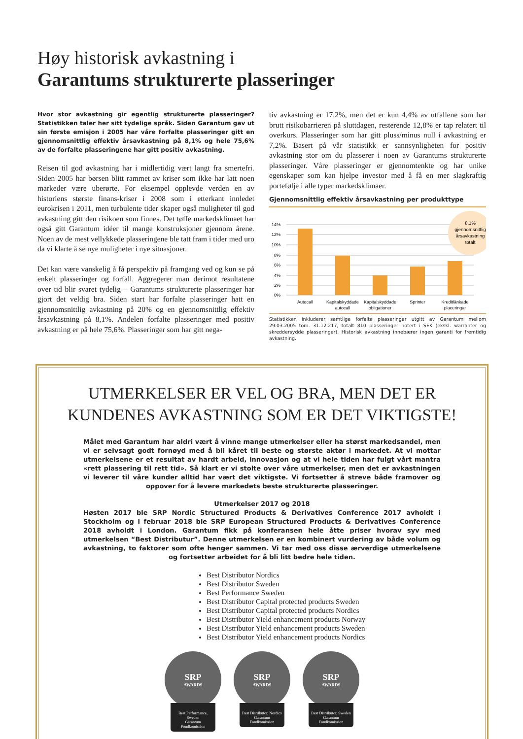Høy historisk avkastning i
Garantums strukturerte plasseringer
Hvor stor avkastning gir egentlig strukturerte plasseringer? Statistikken taler her sitt tydelige språk. Siden Garantum gav ut sin første emisjon i 2005 har våre forfalte plasseringer gitt en gjennomsnittlig effektiv årsavkastning på 8,1% og hele 75,6% av de forfalte plasseringene har gitt positiv avkastning.
Reisen til god avkastning har i midlertidig vært langt fra smertefri. Siden 2005 har børsen blitt rammet av kriser som ikke har latt noen markeder være uberørte. For eksempel opplevde verden en av historiens største finans-kriser i 2008 som i etterkant innledet eurokrisen i 2011, men turbulente tider skaper også muligheter til god avkastning gitt den risikoen som finnes. Det tøffe markedsklimaet har også gitt Garantum idéer til mange konstruksjoner gjennom årene. Noen av de mest vellykkede plasseringene ble tatt fram i tider med uro da vi klarte å se nye muligheter i nye situasjoner.
Det kan være vanskelig å få perspektiv på framgang ved og kun se på enkelt plasseringer og forfall. Aggregerer man derimot resultatene over tid blir svaret tydelig – Garantums strukturerte plasseringer har gjort det veldig bra. Siden start har forfalte plasseringer hatt en gjennomsnittlig avkastning på 20% og en gjennomsnittlig effektiv årsavkastning på 8,1%. Andelen forfalte plasseringer med positiv avkastning er på hele 75,6%. Plasseringer som har gitt nega-
tiv avkastning er 17,2%, men det er kun 4,4% av utfallene som har brutt risikobarrieren på sluttdagen, resterende 12,8% er tap relatert til overkurs. Plasseringer som har gitt pluss/minus null i avkastning er 7,2%. Basert på vår statistikk er sannsynligheten for positiv avkastning stor om du plasserer i noen av Garantums strukturerte plasseringer. Våre plasseringer er gjennomtenkte og har unike egenskaper som kan hjelpe investor med å få en mer slagkraftig portefølje i alle typer markedsklimaer.
Gjennomsnittlig effektiv årsavkastning per produkttype
14%
12%
10%
8%
6%
4%
2%
0%
Autocall
Kapitalskyddade
autocall
Kapitalskyddade
obligationer
Sprinter
Kreditlänkade
placeringar
8,1%
gjennomsnittlig
årsavkastning
totalt
Statistikken inkluderer samtlige forfalte plasseringer utgitt av Garantum mellom 29.03.2005 tom. 31.12.217, totalt 810 plasseringer notert i SEK (ekskl. warranter og skreddersydde plasseringer). Historisk avkastning innebærer ingen garanti for fremtidig avkastning.
UTMERKELSER ER VEL OG BRA, MEN DET ER KUNDENES AVKASTNING SOM ER DET VIKTIGSTE!
Målet med Garantum har aldri vært å vinne mange utmerkelser eller ha størst markedsandel, men vi er selvsagt godt fornøyd med å bli kåret til beste og største aktør i markedet. At vi mottar utmerkelsene er et resultat av hardt arbeid, innovasjon og at vi hele tiden har fulgt vårt mantra «rett plassering til rett tid». Så klart er vi stolte over våre utmerkelser, men det er avkastningen vi leverer til våre kunder alltid har vært det viktigste. Vi fortsetter å streve både framover og oppover for å levere markedets beste strukturerte plasseringer.
Utmerkelser 2017 og 2018
Høsten 2017 ble SRP Nordic Structured Products & Derivatives Conference 2017 avholdt i Stockholm og i februar 2018 ble SRP European Structured Products & Derivatives Conference 2018 avholdt i London. Garantum fikk på konferansen hele åtte priser hvorav syv med utmerkelsen “Best Distributur”. Denne utmerkelsen er en kombinert vurdering av både volum og avkastning, to faktorer som ofte henger sammen. Vi tar med oss disse ærverdige utmerkelsene og fortsetter arbeidet for å bli litt bedre hele tiden.
Best Distributor Nordics
Best Distributor Sweden
Best Performance Sweden
Best Distributor Capital protected products Sweden
Best Distributor Capital protected products Nordics
Best Distributor Yield enhancement products Norway
Best Distributor Yield enhancement products Sweden
Best Distributor Yield enhancement products Nordics
SRP
AWARDS
Best Performance, Sweden
Garantum Fondkomission
SRP
AWARDS
Best Distributor, Nordics
Garantum Fondkomission
SRP
AWARDS
Best Distributor, Sweden
Garantum Fondkomission